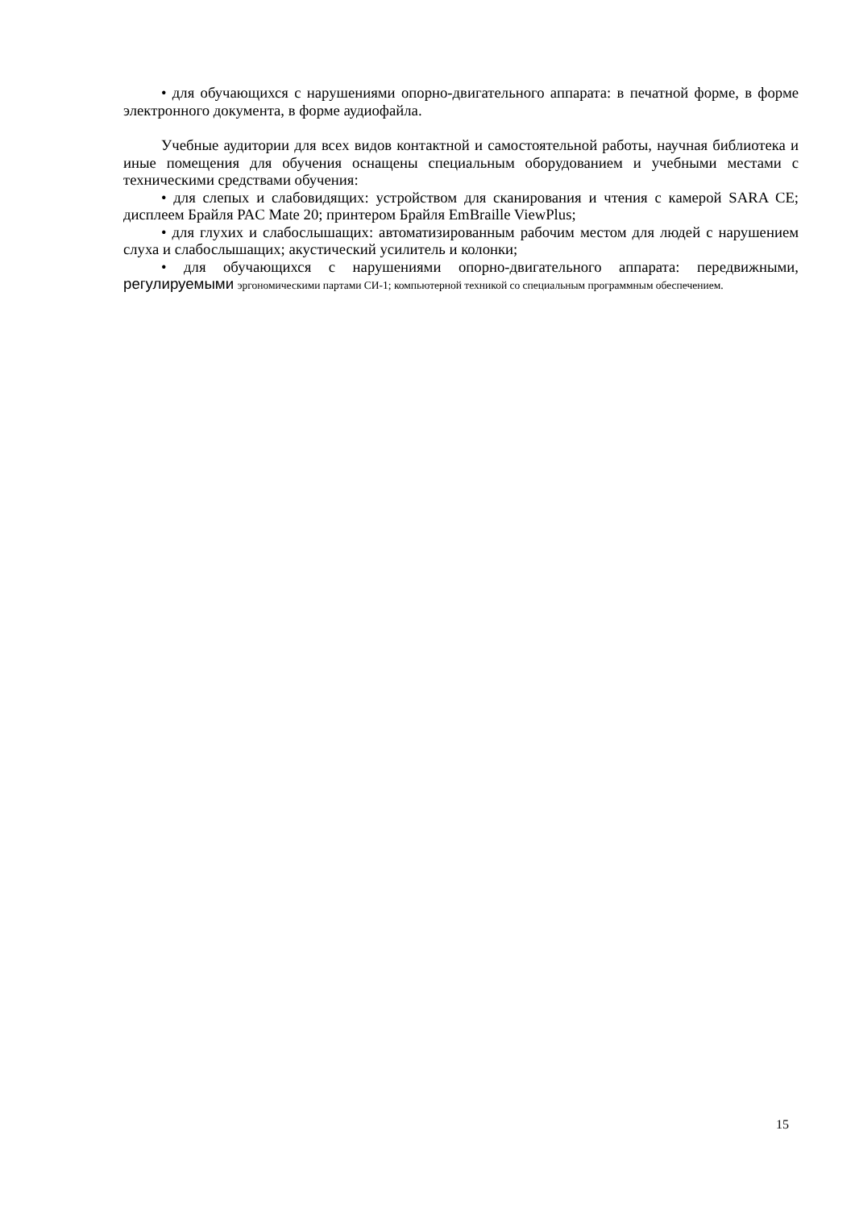• для обучающихся с нарушениями опорно-двигательного аппарата: в печатной форме, в форме электронного документа, в форме аудиофайла.
Учебные аудитории для всех видов контактной и самостоятельной работы, научная библиотека и иные помещения для обучения оснащены специальным оборудованием и учебными местами с техническими средствами обучения:
• для слепых и слабовидящих: устройством для сканирования и чтения с камерой SARA CE; дисплеем Брайля PAC Mate 20; принтером Брайля EmBraille ViewPlus;
• для глухих и слабослышащих: автоматизированным рабочим местом для людей с нарушением слуха и слабослышащих; акустический усилитель и колонки;
• для обучающихся с нарушениями опорно-двигательного аппарата: передвижными, регулируемыми эргономическими партами СИ-1; компьютерной техникой со специальным программным обеспечением.
15